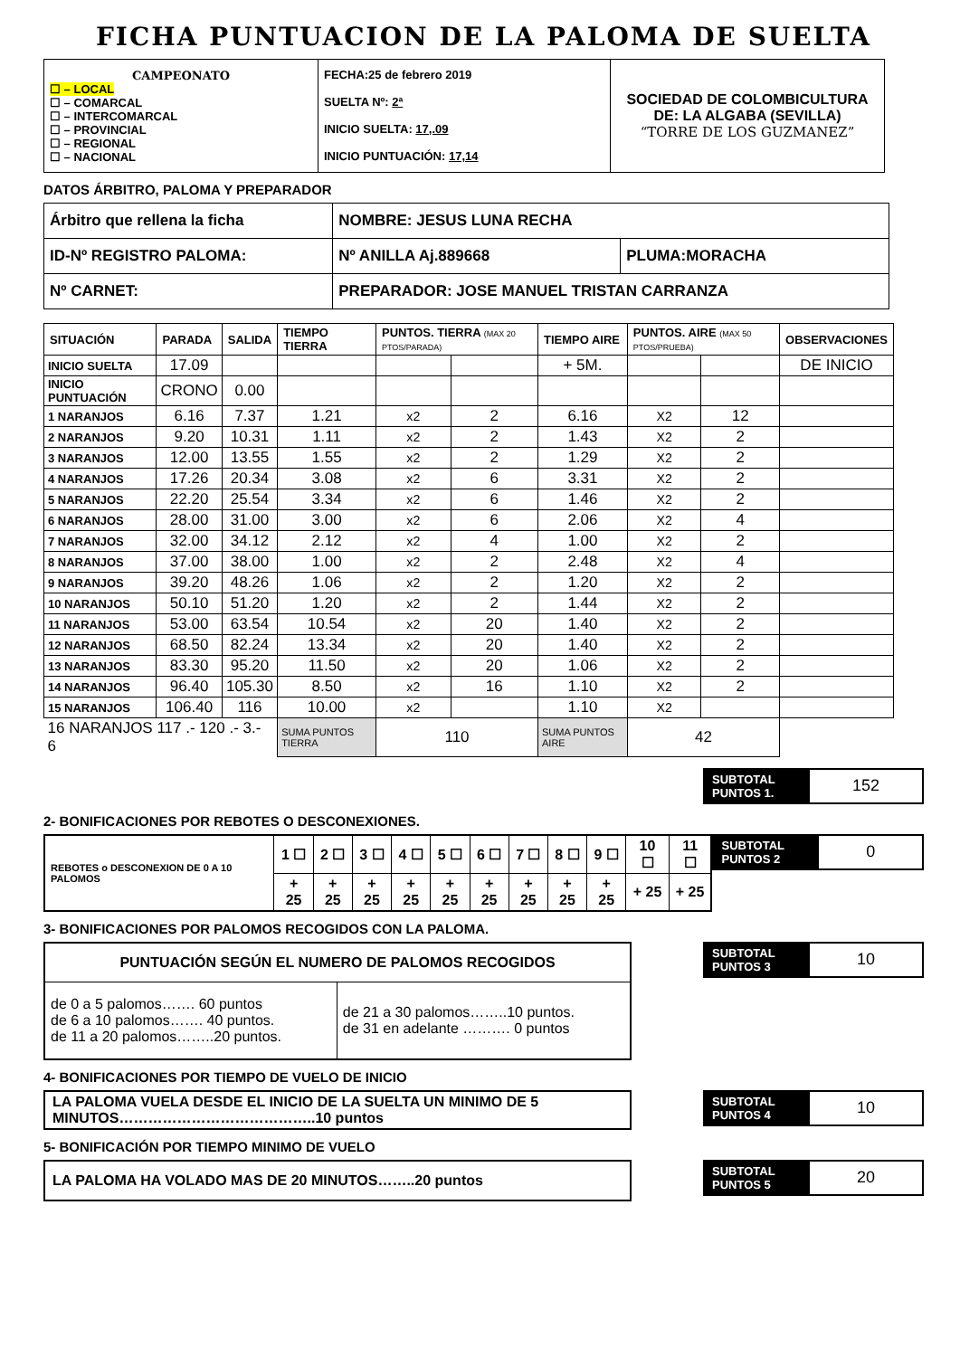FICHA PUNTUACION DE LA PALOMA DE SUELTA
| CAMPEONATO ☐ – LOCAL ☐ – COMARCAL ☐ – INTERCOMARCAL ☐ – PROVINCIAL ☐ – REGIONAL ☐ – NACIONAL | FECHA:25 de febrero 2019 SUELTA Nº: 2ª INICIO SUELTA: 17,.09 INICIO PUNTUACIÓN: 17,14 | SOCIEDAD DE COLOMBICULTURA DE: LA ALGABA (SEVILLA) “TORRE DE LOS GUZMANEZ” |
DATOS ÁRBITRO, PALOMA Y PREPARADOR
| Árbitro que rellena la ficha | NOMBRE: JESUS LUNA RECHA | |
| ID-Nº REGISTRO PALOMA: | Nº ANILLA Aj.889668 | PLUMA:MORACHA |
| Nº CARNET: | PREPARADOR: JOSE MANUEL TRISTAN CARRANZA | |
| SITUACIÓN | PARADA | SALIDA | TIEMPO TIERRA | PUNTOS. TIERRA (MAX 20 PTOS/PARADA) | | TIEMPO AIRE | PUNTOS. AIRE (MAX 50 PTOS/PRUEBA) | | OBSERVACIONES |
| --- | --- | --- | --- | --- | --- | --- | --- | --- | --- |
| INICIO SUELTA | 17.09 | | | | | + 5M. | | | DE INICIO |
| INICIO PUNTUACIÓN | CRONO | 0.00 | | | | | | | |
| 1 NARANJOS | 6.16 | 7.37 | 1.21 | x2 | 2 | 6.16 | X2 | 12 | |
| 2 NARANJOS | 9.20 | 10.31 | 1.11 | x2 | 2 | 1.43 | X2 | 2 | |
| 3 NARANJOS | 12.00 | 13.55 | 1.55 | x2 | 2 | 1.29 | X2 | 2 | |
| 4 NARANJOS | 17.26 | 20.34 | 3.08 | x2 | 6 | 3.31 | X2 | 2 | |
| 5 NARANJOS | 22.20 | 25.54 | 3.34 | x2 | 6 | 1.46 | X2 | 2 | |
| 6 NARANJOS | 28.00 | 31.00 | 3.00 | x2 | 6 | 2.06 | X2 | 4 | |
| 7 NARANJOS | 32.00 | 34.12 | 2.12 | x2 | 4 | 1.00 | X2 | 2 | |
| 8 NARANJOS | 37.00 | 38.00 | 1.00 | x2 | 2 | 2.48 | X2 | 4 | |
| 9 NARANJOS | 39.20 | 48.26 | 1.06 | x2 | 2 | 1.20 | X2 | 2 | |
| 10 NARANJOS | 50.10 | 51.20 | 1.20 | x2 | 2 | 1.44 | X2 | 2 | |
| 11 NARANJOS | 53.00 | 63.54 | 10.54 | x2 | 20 | 1.40 | X2 | 2 | |
| 12 NARANJOS | 68.50 | 82.24 | 13.34 | x2 | 20 | 1.40 | X2 | 2 | |
| 13 NARANJOS | 83.30 | 95.20 | 11.50 | x2 | 20 | 1.06 | X2 | 2 | |
| 14 NARANJOS | 96.40 | 105.30 | 8.50 | x2 | 16 | 1.10 | X2 | 2 | |
| 15 NARANJOS | 106.40 | 116 | 10.00 | x2 | | 1.10 | X2 | | |
| 16 NARANJOS 117 .- 120 .- 3.- 6 | | | SUMA PUNTOS TIERRA | 110 | | SUMA PUNTOS AIRE | 42 | | |
SUBTOTAL PUNTOS 1.
152
2- BONIFICACIONES POR REBOTES O DESCONEXIONES.
| REBOTES o DESCONEXION DE 0 A 10 PALOMOS | 1 ☐ | 2 ☐ | 3 ☐ | 4 ☐ | 5 ☐ | 6 ☐ | 7 ☐ | 8 ☐ | 9 ☐ | 10 ☐ | 11 ☐ |
| | + 25 | + 25 | + 25 | + 25 | + 25 | + 25 | + 25 | + 25 | + 25 | + 25 | + 25 |
SUBTOTAL PUNTOS 2
0
3- BONIFICACIONES POR PALOMOS RECOGIDOS CON LA PALOMA.
| PUNTUACIÓN SEGÚN EL NUMERO DE PALOMOS RECOGIDOS | |
| --- | --- |
| de 0 a 5 palomos……. 60 puntos de 6 a 10 palomos……. 40 puntos. de 11 a 20 palomos……..20 puntos. | de 21 a 30 palomos……..10 puntos. de 31 en adelante ………. 0 puntos |
SUBTOTAL PUNTOS 3
10
4- BONIFICACIONES POR TIEMPO DE VUELO DE INICIO
LA PALOMA VUELA DESDE EL INICIO DE LA SUELTA UN MINIMO DE 5 MINUTOS…………………………………..10 puntos
SUBTOTAL PUNTOS 4
10
5- BONIFICACIÓN POR TIEMPO MINIMO DE VUELO
LA PALOMA HA VOLADO MAS DE 20 MINUTOS……..20 puntos
SUBTOTAL PUNTOS 5
20